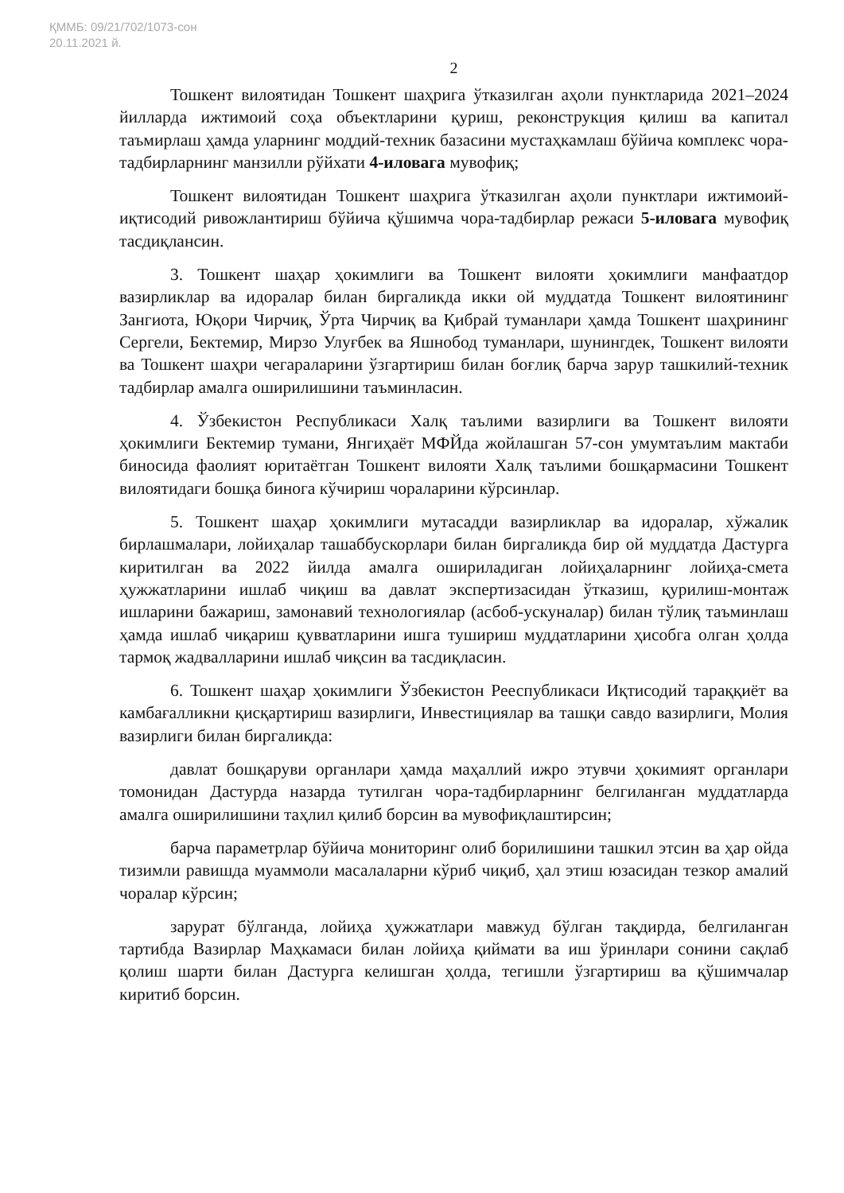ҚММБ: 09/21/702/1073-сон
20.11.2021 й.
2
Тошкент вилоятидан Тошкент шаҳрига ўтказилган аҳоли пунктларида 2021–2024 йилларда ижтимоий соҳа объектларини қуриш, реконструкция қилиш ва капитал таъмирлаш ҳамда уларнинг моддий-техник базасини мустаҳкамлаш бўйича комплекс чора-тадбирларнинг манзилли рўйхати 4-иловага мувофиқ;
Тошкент вилоятидан Тошкент шаҳрига ўтказилган аҳоли пунктлари ижтимоий-иқтисодий ривожлантириш бўйича қўшимча чора-тадбирлар режаси 5-иловага мувофиқ тасдиқлансин.
3. Тошкент шаҳар ҳокимлиги ва Тошкент вилояти ҳокимлиги манфаатдор вазирликлар ва идоралар билан биргаликда икки ой муддатда Тошкент вилоятининг Зангиота, Юқори Чирчиқ, Ўрта Чирчиқ ва Қибрай туманлари ҳамда Тошкент шаҳрининг Сергели, Бектемир, Мирзо Улуғбек ва Яшнобод туманлари, шунингдек, Тошкент вилояти ва Тошкент шаҳри чегараларини ўзгартириш билан боғлиқ барча зарур ташкилий-техник тадбирлар амалга оширилишини таъминласин.
4. Ўзбекистон Республикаси Халқ таълими вазирлиги ва Тошкент вилояти ҳокимлиги Бектемир тумани, Янгиҳаёт МФЙда жойлашган 57-сон умумтаълим мактаби биносида фаолият юритаётган Тошкент вилояти Халқ таълими бошқармасини Тошкент вилоятидаги бошқа бинога кўчириш чораларини кўрсинлар.
5. Тошкент шаҳар ҳокимлиги мутасадди вазирликлар ва идоралар, хўжалик бирлашмалари, лойиҳалар ташаббускорлари билан биргаликда бир ой муддатда Дастурга киритилган ва 2022 йилда амалга ошириладиган лойиҳаларнинг лойиҳа-смета ҳужжатларини ишлаб чиқиш ва давлат экспертизасидан ўтказиш, қурилиш-монтаж ишларини бажариш, замонавий технологиялар (асбоб-ускуналар) билан тўлиқ таъминлаш ҳамда ишлаб чиқариш қувватларини ишга тушириш муддатларини ҳисобга олган ҳолда тармоқ жадвалларини ишлаб чиқсин ва тасдиқласин.
6. Тошкент шаҳар ҳокимлиги Ўзбекистон Рееспубликаси Иқтисодий тараққиёт ва камбағалликни қисқартириш вазирлиги, Инвестициялар ва ташқи савдо вазирлиги, Молия вазирлиги билан биргаликда:
давлат бошқаруви органлари ҳамда маҳаллий ижро этувчи ҳокимият органлари томонидан Дастурда назарда тутилган чора-тадбирларнинг белгиланган муддатларда амалга оширилишини таҳлил қилиб борсин ва мувофиқлаштирсин;
барча параметрлар бўйича мониторинг олиб борилишини ташкил этсин ва ҳар ойда тизимли равишда муаммоли масалаларни кўриб чиқиб, ҳал этиш юзасидан тезкор амалий чоралар кўрсин;
зарурат бўлганда, лойиҳа ҳужжатлари мавжуд бўлган тақдирда, белгиланган тартибда Вазирлар Маҳкамаси билан лойиҳа қиймати ва иш ўринлари сонини сақлаб қолиш шарти билан Дастурга келишган ҳолда, тегишли ўзгартириш ва қўшимчалар киритиб борсин.